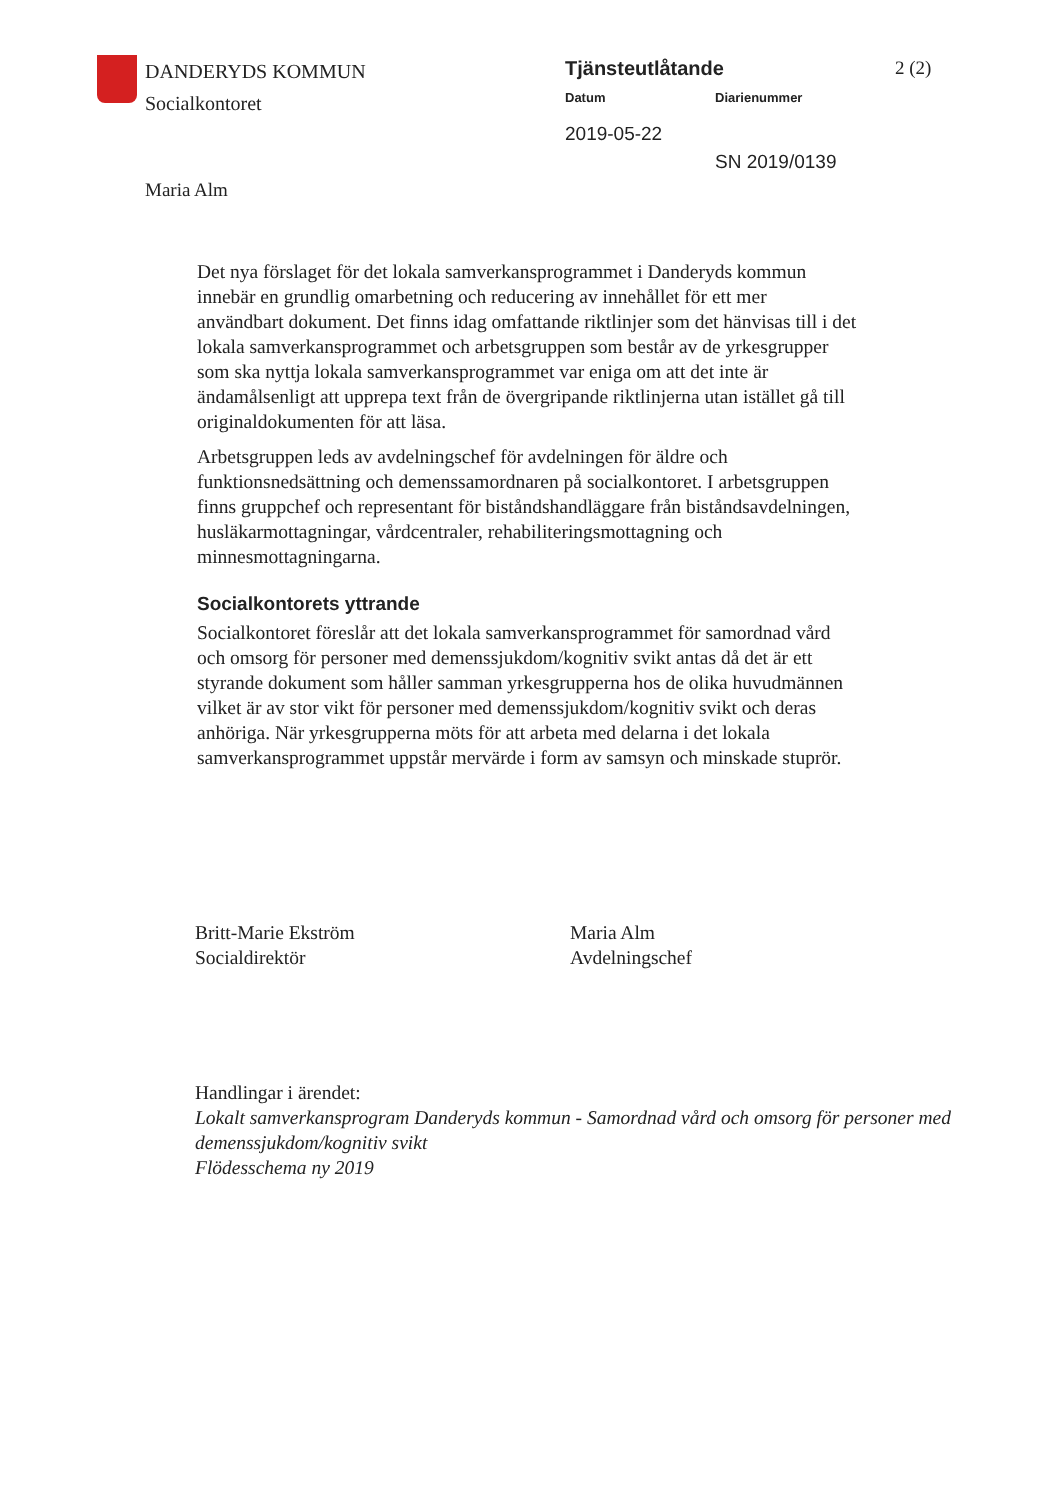DANDERYDS KOMMUN
Socialkontoret
Tjänsteutlåtande
Datum Diarienummer
2019-05-22
SN 2019/0139
2 (2)
Maria Alm
Det nya förslaget för det lokala samverkansprogrammet i Danderyds kommun innebär en grundlig omarbetning och reducering av innehållet för ett mer användbart dokument. Det finns idag omfattande riktlinjer som det hänvisas till i det lokala samverkansprogrammet och arbetsgruppen som består av de yrkesgrupper som ska nyttja lokala samverkansprogrammet var eniga om att det inte är ändamålsenligt att upprepa text från de övergripande riktlinjerna utan istället gå till originaldokumenten för att läsa.
Arbetsgruppen leds av avdelningschef för avdelningen för äldre och funktionsnedsättning och demenssamordnaren på socialkontoret. I arbetsgruppen finns gruppchef och representant för biståndshandläggare från biståndsavdelningen, husläkarmottagningar, vårdcentraler, rehabiliteringsmottagning och minnesmottagningarna.
Socialkontorets yttrande
Socialkontoret föreslår att det lokala samverkansprogrammet för samordnad vård och omsorg för personer med demenssjukdom/kognitiv svikt antas då det är ett styrande dokument som håller samman yrkesgrupperna hos de olika huvudmännen vilket är av stor vikt för personer med demenssjukdom/kognitiv svikt och deras anhöriga. När yrkesgrupperna möts för att arbeta med delarna i det lokala samverkansprogrammet uppstår mervärde i form av samsyn och minskade stuprör.
Britt-Marie Ekström
Socialdirektör
Maria Alm
Avdelningschef
Handlingar i ärendet:
Lokalt samverkansprogram Danderyds kommun - Samordnad vård och omsorg för personer med demenssjukdom/kognitiv svikt
Flödesschema ny 2019